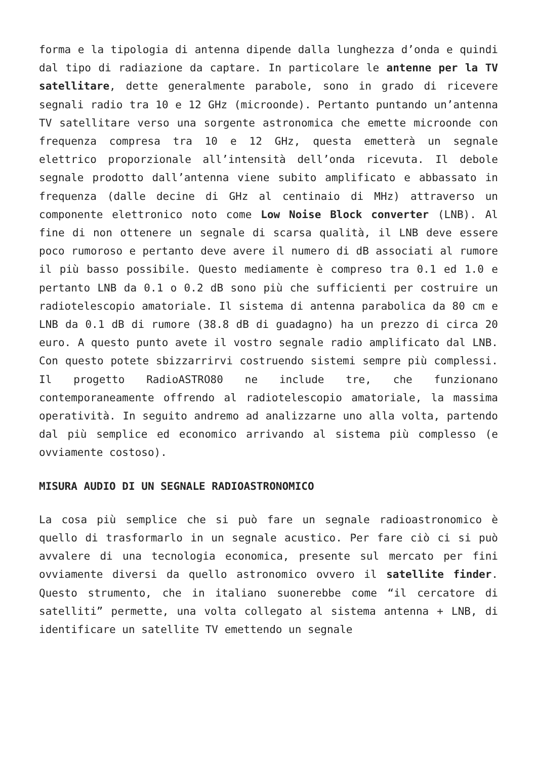forma e la tipologia di antenna dipende dalla lunghezza d’onda e quindi dal tipo di radiazione da captare. In particolare le antenne per la TV satellitare, dette generalmente parabole, sono in grado di ricevere segnali radio tra 10 e 12 GHz (microonde). Pertanto puntando un’antenna TV satellitare verso una sorgente astronomica che emette microonde con frequenza compresa tra 10 e 12 GHz, questa emetterà un segnale elettrico proporzionale all’intensità dell’onda ricevuta. Il debole segnale prodotto dall’antenna viene subito amplificato e abbassato in frequenza (dalle decine di GHz al centinaio di MHz) attraverso un componente elettronico noto come Low Noise Block converter (LNB). Al fine di non ottenere un segnale di scarsa qualità, il LNB deve essere poco rumoroso e pertanto deve avere il numero di dB associati al rumore il più basso possibile. Questo mediamente è compreso tra 0.1 ed 1.0 e pertanto LNB da 0.1 o 0.2 dB sono più che sufficienti per costruire un radiotelescopio amatoriale. Il sistema di antenna parabolica da 80 cm e LNB da 0.1 dB di rumore (38.8 dB di guadagno) ha un prezzo di circa 20 euro. A questo punto avete il vostro segnale radio amplificato dal LNB. Con questo potete sbizzarrirvi costruendo sistemi sempre più complessi. Il progetto RadioASTRO80 ne include tre, che funzionano contemporaneamente offrendo al radiotelescopio amatoriale, la massima operatività. In seguito andremo ad analizzarne uno alla volta, partendo dal più semplice ed economico arrivando al sistema più complesso (e ovviamente costoso).
MISURA AUDIO DI UN SEGNALE RADIOASTRONOMICO
La cosa più semplice che si può fare un segnale radioastronomico è quello di trasformarlo in un segnale acustico. Per fare ciò ci si può avvalere di una tecnologia economica, presente sul mercato per fini ovviamente diversi da quello astronomico ovvero il satellite finder. Questo strumento, che in italiano suonerebbe come “il cercatore di satelliti” permette, una volta collegato al sistema antenna + LNB, di identificare un satellite TV emettendo un segnale